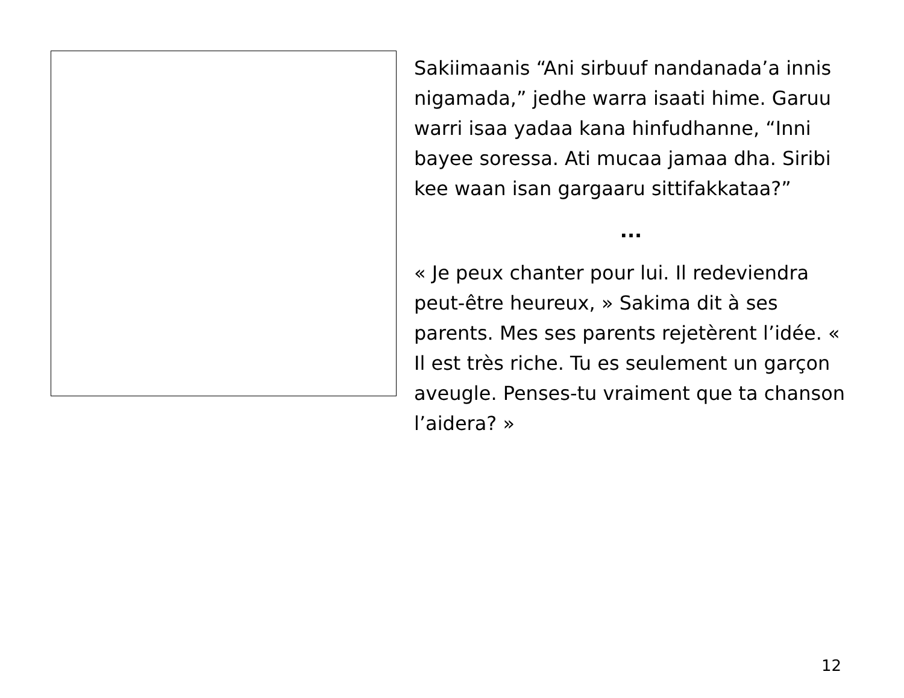Sakiimaanis “Ani sirbuuf nandanada’a innis nigamada,” jedhe warra isaati hime. Garuu warri isaa yadaa kana hinfudhanne, “Inni bayee soressa. Ati mucaa jamaa dha. Siribi kee waan isan gargaaru sittifakkataa?”
...
« Je peux chanter pour lui. Il redeviendra peut-être heureux, » Sakima dit à ses parents. Mes ses parents rejetèrent l’idée. « Il est très riche. Tu es seulement un garçon aveugle. Penses-tu vraiment que ta chanson l’aidera? »
12